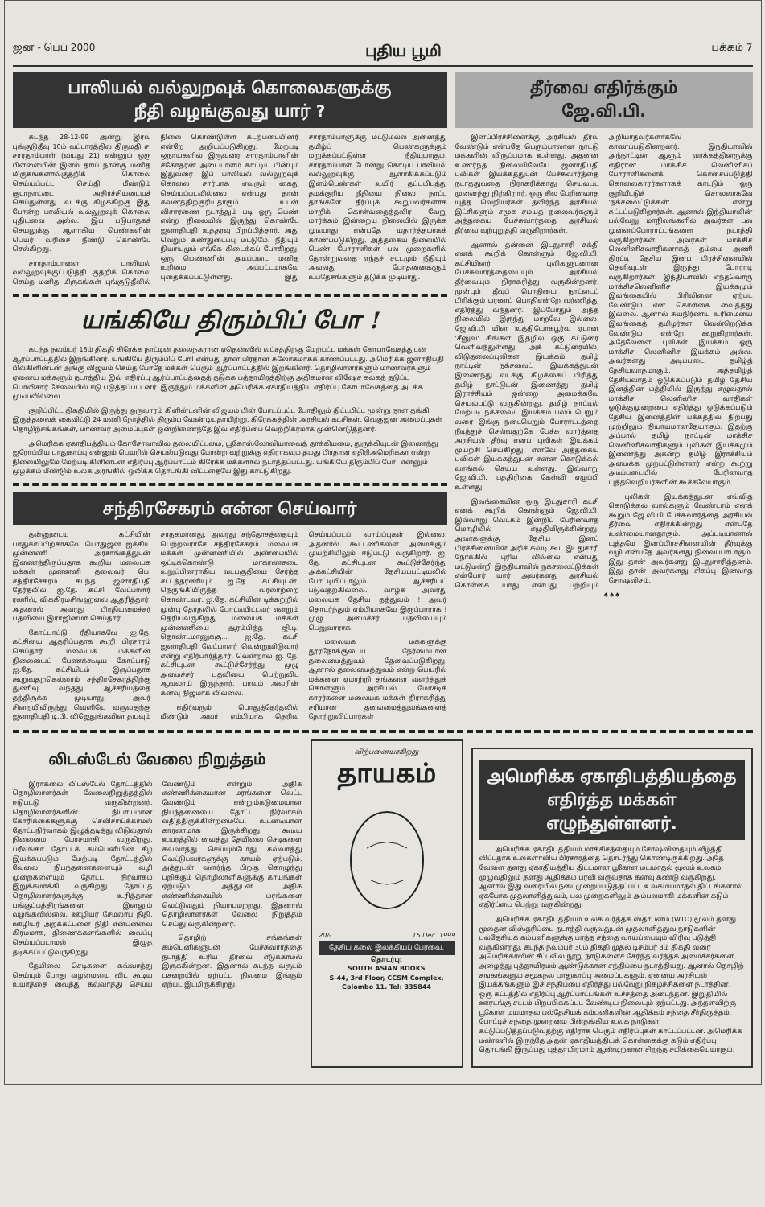ஜன - பெப் 2000 புதிய பூமி பக்கம் 7
பாலியல் வல்லுறவுக் கொலைகளுக்கு
நீதி வழங்குவது யார் ?
கடந்த 28-12-99 அன்று இரவு புங்குடுதீவு 10ம் வட்டாரத்தில திருமதி ச. சாரதாம்பாள் (வயது 21) என்னும் ஒரு பிள்ளையின் இளம் தாய் நான்கு மனித மிருகங்களால்குதறிக் கொலை செய்யப்பட்ட செய்தி மீண்டும் குடாநாட்டை அதிர்ச்சியடையச் செய்துள்ளது. வடக்கு கிழக்கிற்கு இது போன்ற பாலியல் வல்லுறவுக் கொலை புதியவை அல்ல. இப் படுபாதகச் செயலுக்கு ஆளாகிய பெண்களின் பெயர் வரிசை நீண்டு கொண்டே செல்கிறது.
சாரதாம்பாளை பாலியல் வல்லுறவுக்குட்படுத்தி குதறிக் கொலை செய்த மனித மிருகங்கள் புங்குடுதீவில் நிலை கொண்டுள்ள கடற்படையினர் என்றே அறியப்படுகிறது. மேற்படி ஒநாய்களில் இருவரை சாரதாம்பாளின் சகோதரன் அடையாளம் காட்டிய பின்பும் இதுவரை இப் பாலியல் வல்லுறவுக் கொலை சார்பாக எவரும் கைது செய்யப்படவில்லை என்பது தான் கவனத்திற்குரியதாகும். உடன் விசாரணை நடாத்தும் படி ஒரு பெண் என்ற நிலையில் இருந்து கொண்டே ஜனாதிபதி உத்தரவு பிறப்பித்தார். அது வெறும் கண்துடைப்பு மட்டுமே. நீதியும் நியாயமும் எங்கே கிடைக்கப் போகிறது. ஒரு பெண்ணின் அடிப்படை மனித உரிமை அப்பட்டமாகவே புதைக்கப்பட்டுள்ளது. இது சாரதாம்பாளுக்கு மட்டுமல்ல அனைத்து தமிழ்ப் பெண்களுக்கும் மறுக்கப்பட்டுள்ள நீதியுமாகும். சாரதாம்பாள் போன்று கொடிய பாலியல் வல்லுறவுக்கு ஆளாகிக்கப்படும் இளம்பெண்கள் உயிர் தப்புமிடத்து தமக்குரிய நீதியை நிலை நாட்ட தாங்களே தீர்ப்புக் கூறுபவர்களாக மாறிக் கொள்வதைத்தவிர வேறு மார்க்கம் இன்றைய நிலையில் இருக்க முடியாது என்பதே யதார்த்தமாகக் காணப்படுகிறது. அத்தகைய நிலையில் பெண் போராளிகள் பல முறைகளில் தோன்றுவதை எந்தச் சட்டமும் நீதியும் அல்லது போதனைகளும் உபதேசங்களும் தடுக்க முடியாது.
யங்கியே திரும்பிப் போ !
கடந்த நவம்பர் 18ம் திகதி கிரேக்க நாட்டின் தலைநகரான ஏதென்ஸில் லட்சத்திற்கு மேற்பட்ட மக்கள் கோபாவேசத்துடன் ஆர்ப்பாட்டத்தில் இறங்கினர். யங்கியே திரும்பிப் போ! என்பது தான் பிரதான சுலோகமாகக் காணப்பட்டது. அமெரிக்க ஜனாதிபதி பில்கிளின்டன் அங்கு விஜயம் செய்த போதே மக்கள் பெரும் ஆர்ப்பாட்டத்தில் இறங்கினர். தொழிலாளர்களும் மாணவர்களும் ஏனைய மக்களும் நடாத்திய இவ் எதிர்ப்பு ஆர்ப்பாட்டத்தைத் தடுக்க பத்தாயிரத்திற்கு அதிகமான விஷேச கலகத் தடுப்பு பொலிசார் சேவையில் ஈடு படுத்தப்பட்டனர். இருந்தும் மக்களின் அமெரிக்க ஏகாதியத்திய எதிர்ப்பு கோபாவேசத்தை அடக்க முடியவில்லை.
குறிப்பிட்ட திகதியில் இருந்து ஒருவாரம் கிளின்டனின் விஜயம் பின் போடப்பட்ட போதிலும் திட்டமிட்ட மூன்று நாள் தங்கி இருத்தலைக் கைவிட்டு 24 மணி நேரத்தில் திரும்ப வேண்டியதாயிற்று. கிரேக்கத்தின் அரசியல் கட்சிகள், வெகுஜன அமைப்புகள் தொழிற்சங்கங்கள், மாணவர் அமைப்புகள் ஒன்றிணைந்தே இவ் எதிர்ப்பை வெற்றிகரமாக முன்னெடுத்தனர்.
அமெரிக்க ஏகாதிபத்தியம் கோசோவாவில் தலையிட்டமை, யூகோஸ்லோவியாவைத் தாக்கியமை, துருக்கியுடன் இணைந்து ஐரோப்பிய பாதுகாப்பு என்னும் பெயரில் செயல்படுவது போன்ற வற்றுக்கு எதிராகவும் தமது பிரதான எதிரிஅமெரிக்கா என்ற நிலையிலுமே மேற்படி கிளின்டன் எதிர்ப்பு ஆர்ப்பாட்டம் கிரேக்க மக்களால் நடாத்தப்பட்டது. யங்கியே திரும்பிப் போ! என்னும் முழக்கம் மீண்டும் உலக அரங்கில் ஒலிக்க தொடங்கி விட்டதையே இது காட்டுகிறது.
சந்திரசேகரம் என்ன செய்வார்
தன்னுடைய கட்சியின் பாதுகாப்பிற்காகவே பொதுஜன ஐக்கிய முன்னணி அரசாங்கத்துடன் இணைந்திருப்பதாக கூறிய மலையக மக்கள் முன்னனி தலைவர் பெ. சந்திரசேகரம் கடந்த ஜனாதிபதி தேர்தலில் ஐ.தே. கட்சி வேட்பாளர் ரணில், விக்கிரமசிங்ஹவை ஆதரித்தார். அதனால் அவரது பிரதியமைச்சர் பதவியை இராஜினமா செய்தார்.
கோட்பாட்டு ரீதியாகவே ஐ.தே. கட்சியை ஆதரிப்பதாக கூறி பிரசாரம் செய்தார். மலையக மக்களின் நிலையைப் பேணக்கூடிய கோட்பாடு ஐ.தே. கட்சியிடம் இருப்பதாக கூறுவதற்கெல்லாம் சந்திரசேகரத்திற்கு துணிவு வந்தது ஆச்சரியத்தை தந்திருக்க முடியாது. அவர் சிறையிலிருந்து வெளியே வருவதற்கு ஜனாதிபதி டி.பி. விஜேதுங்கவின் தயவும் சாதகமானது. அவரது சந்தோசத்தையும் பெற்றவராசே சந்திரசேகரம். மலையக மக்கள் முன்னணியில் அண்மையில் ஒட்டிக்கொண்டு மாகாணசபை உறுப்பினராகிய வடபகுதியை சேர்ந்த சட்டத்தரணியும் ஐ.தே. கட்சியுடன். நெருங்கியிருந்த வரலாற்றை கொண்டவர். ஐ.தே. கட்சியின் டிக்கற்றில் முன்பு தேர்தலில் போட்டியிட்டவர் என்றும் தெரியவருகிறது. மலையக மக்கள் முன்னணியை ஆரம்பித்த ஜி.டி. தொண்டமானுக்கு... ஐ.தே. கட்சி ஜனாதிபதி வேட்பாளர் வென்றுவிடுவார் என்று எதிர்பார்த்தார். வென்றால் ஐ. தே. கட்சியுடன் கூட்டுச்சேர்ந்து முழு அமைச்சர் பதவியை பெற்றுவிட ஆவலாய் இருந்தார். பாவம் அவரின் கனவு நிஜமாக வில்லை.
எதிர்வரும் பொதுத்தேர்தலில் மீண்டும் அவர் எம்பியாக தெரிவு செய்யப்படப் வாய்ப்புகள் இல்லை. அதனால் கூட்டணிகளை அமைக்கும் முயற்சியிலும் ஈடுபட்டு வருகிறார். ஐ. தே. கட்சியுடன் கூட்டுச்சேர்ந்து அக்கட்சியின் தேசியப்பட்டியலில் போட்டியிட்டாலும் ஆச்சரியப் படுவதற்கில்லை. வாழ்க அவரது மலையக தேசிய தத்துவம் ! அவர் தொடர்ந்தும் எம்பியாகவே இருப்பாராக ! முழு அமைச்சர் பதவியையும் பெறுவாராக.
மலையக மக்களுக்கு தூரநோக்குடைய நேர்மையான தலைமைத்துவம் தேவைப்படுகிறது. ஆனால் தலைமைத்துவம் என்ற பெயரில் மக்களை ஏமாற்றி தங்களை வளர்த்துக் கொள்ளும் அரசியல் மோசடிக் காரர்களை மலையக மக்கள் நிராகரித்து சரியான தலைமைத்துவங்களைத் தோற்றுவிப்பார்கள்
தீர்வை எதிர்க்கும்
ஜே.வி.பி.
இனப்பிரச்சினைக்கு அரசியல் தீர்வு வேண்டும் என்பதே பெரும்பாலான நாட்டு மக்களின் விருப்பமாக உள்ளது. அதனை உணர்ந்த நிலையிலேயே ஜனாதிபதி புலிகள் இயக்கத்துடன் பேச்சுவார்த்தை நடாத்துவதை நிராகரிக்காது செயல்பட முனைந்து நிற்கிறார். ஒரு சில பேரினவாத யுத்த வெறியர்கள் தவிர்ந்த அரசியல் இட்சிகளும் சமூக சமயத் தலைவர்களும் அத்தகைய பேச்சுவார்த்தை அரசியல் தீர்வை வற்புறுத்தி வருகிறார்கள்.
ஆனால் தன்னை இடதுசாரி சக்தி எனக் கூறிக் கொள்ளும் ஜே.வி.பி. கட்சியினர் புலிகளுடனான பேச்சுவார்த்தையையும் அரசியல் தீர்வையும் நிராகரித்து வருகின்றனர். முன்பும் தீவுப் பொதியை நாட்டைப் பிரிக்கும் மரணப் பொதிஎன்றே வர்ணித்து எதிர்த்து வந்தனர். இப்போதும் அந்த நிலையில் இருந்து மாறவே இல்லை. ஜே.வி.பி யின் உத்தியோகபூர்வ ஏடான 'சீனுவ' சிங்கள இதழில் ஒரு கட்டுரை வெளிவந்துள்ளது. அக் கட்டுரையில், விடுதலைப்புலிகள் இயக்கம் தமிழ் நாட்டின் நக்சலைட் இயக்கத்துடன் இணைந்து வடக்கு கிழக்கைப் பிரித்து தமிழ் நாட்டுடன் இணைத்து தமிழ் இராச்சியம் ஒன்றை அமைக்கவே செயல்பட்டு வருகின்றது. தமிழ் நாட்டில் மேற்படி நக்சலைட் இயக்கம் பலம் பெறும் வரை இங்கு நடைபெறும் போராட்டத்தை நீடித்துச் செல்வதற்கே பேச்சு வார்த்தை அரசியல் தீர்வு எனப் புலிகள் இயக்கம் முயற்சி செய்கிறது. எனவே அத்தகைய புலிகள் இயக்கத்துடன் என்ன கொடுக்கல் வாங்கல் செய்ய உள்ளது. இவ்வாறு ஜே.வி.பி. பத்திரிகை கேள்வி எழுப்பி உள்ளது.
இலங்கையின் ஒரு இடதுசாரி கட்சி எனக் கூறிக் கொள்ளும் ஜே.வி.பி. இவ்வாறு வெட்கம் இன்றிப் பேரினவாத மொழியில் எழுதியிருக்கின்றது. அவர்களுக்கு தேசிய இனப் பிரச்சினையின் அரிச் சுவடி கூட இடதுசாரி நோக்கில் புரிய வில்லை என்பது மட்டுமன்றி இந்தியாவில் நக்சலைட்டுக்கள் என்போர் யார் அவர்களது அரசியல் கொள்கை யாது என்பது பற்றியும் அறியாதவர்களாகவே காணப்படுகின்றனர். இந்தியாவில் அந்நாட்டின் ஆளும் வர்க்கத்தினருக்கு எதிரான மாக்சிச லெனினிசப் போராளிகளைக் கொசைப்படுத்தி கொலைகாரர்களாகக் காட்டும் ஒரு குறியீட்டுச் சொலலாகவே 'நக்சலைட்டுக்கள்' என்று சுட்டப்படுகிறார்கள். ஆனால் இந்தியாவின் பல்வேறு மாநிலங்களில் அவர்கள் பல முனைப்போராட்டங்களை நடாத்தி வருகிறார்கள். அவர்கள் மாக்சிச லெனினிசவாதிகளாகத் தம்மை அணி திரட்டி தேசிய இனப் பிரச்சினையில் தெளிவுடன் இருந்து போராடி வருகிறார்கள். இந்தியாவில் எந்தவொரு மாக்சிசலெனினிச இயக்கமும் இலங்கையில் பிரிவினை ஏற்பட வேண்டும் என கொள்கை வைத்தது இல்லை. ஆனால் சுயநிர்ணய உரிமையை இலங்கைத் தமிழர்கள் வென்றெடுக்க வேண்டும் என்றே கூறுகிறார்கள். அதேவேளை புலிகள் இயக்கம் ஒரு மாக்சிச லெனினிச இயக்கம் அல்ல. அவர்களது அடிப்படை தமிழ்த் தேசியவாதமாகும். அத்தமிழ்த் தேசியவாதம் ஒடுக்கப்படும் தமிழ் தேசிய இனத்தின் மத்தியில் இருந்து எழுவதால் மாக்சிச லெனினிச வாதிகள் ஒடுக்குமுறையை எதிர்த்து ஒடுக்கப்படும் தேசிய இனைத்தின் பக்கத்தில் நிற்பது முற்றிலும் நியாயமானதேயாகும். இதற்கு அப்பால் தமிழ் நாட்டின் மாக்சிச லெனினிசவாதிகளும் புலிகள் இயக்கமும் இணைந்து அகன்ற தமிழ் இராச்சியம் அமைக்க முற்பட்டுள்ளனர் என்ற கூற்று அடிப்படையில் பேரினவாத யுத்தவெறியர்களின் கூச்சலேயாகும்.
புலிகள் இயக்கத்துடன் எவ்வித கொடுக்கல் வால்களும் வேண்டாம் எனக் கூறும் ஜே.வி.பி பேச்சுவார்த்தை அரசியல் தீர்வை எதிர்க்கின்றது என்பதே உண்மையானதாகும். அப்படியானால் யுத்தமே இனப்பிரச்சினையின் தீர்வுக்கு வழி என்பதே அவர்களது நிலைப்பாடாகும். இது தான் அவர்களது இடதுசாரித்தனம். இது தான் அவர்களது சிகப்பு இனவாத சோஷலிசம்.
♠♠♠
லிடஸ்டேல் வேலை நிறுத்தம்
இராகலை லிடஸ்டேல் தோட்டத்தில் தொழிலாளர்கள் வேலைநிறுத்தத்தில் ஈடுபட்டு வருகின்றனர். தொழிலாளர்களின் நியாயமான கோரிக்கைகளுக்கு செவிசாய்க்காமல் தோட்டநிர்வாகம் இழுத்தடித்து விடுவதால் நிலைமை மோசமாகி வருகிறது. ப்ரீலங்கா தோட்டக் கம்பெனியின் கீழ் இயக்கப்படும் மேற்படி தோட்டத்தில் வேலை நிபந்தனைகளையும் வழி முறைகளையும் தோட்ட நிர்வாகம் இறுக்கமாக்கி வருகிறது. தோட்டத் தொழிலாளர்களுக்கு உரித்தான பங்குப்பத்திரங்களை இன்னும் வழங்கவில்லை. ஊழியர் சேமலாப நிதி, ஊழியர் அறக்கட்டளை நிதி என்பனவை கிரமமாக, திணைக்களங்களில் வைப்பு செய்யப்படாமல் இழுத் தடிக்கப்பட்டுவருகிறது.
தேயிலை செடிகளை கவ்வாத்து செய்யும் போது வழமையை விட கூடிய உயரத்தை வைத்து கவ்வாத்து செய்ய வேண்டும் என்றும் அதிக எண்ணிக்கையான மரங்களை வெட்ட வேண்டும் என்றும்கடுமையான நிபந்தனையை தோட்ட நிர்வாகம் வதித்திருக்கின்றமையே. உடனடியான காரணமாக இருக்கிறது. கூடிய உயரத்தில் வைத்து தேயிலை செடிகளை கவ்வாத்து செய்யும்போது கவ்வாத்து வெட்டுபவர்களுக்கு காயம் ஏற்படும். அத்துடன் வளர்ந்த பிறகு கொழுந்து பறிக்கும் தொழிலாளிகளுக்கு காயங்கள் ஏற்படும். அத்துடன் அதிக எண்ணிக்கையில் மரங்களை வெட்டுவதும் நியாயமற்றது. இதனால் தொழிலாளர்கள் வேலை நிறுத்தம் செய்து வருகின்றனர்.
தொழிற் சங்கங்கள் கம்பெனிகளுடன் பேச்சுவார்த்தை நடாத்தி உரிய தீர்வை எடுக்காமல் இருக்கின்றன. இதனால் கடந்த வருடம் பசறையில் ஏற்பட்ட நிலமை இங்கும் ஏற்பட இடமிருக்கிறது.
விற்பனையாகிறது
தாயகம்
20/- 15 Dec. 1999
தேசிய கலை இலக்கியப் பேரவை.
தொடர்பு:
SOUTH ASIAN BOOKS
S-44, 3rd Floor, CCSM Complex,
Colombo 11. Tel: 335844
அமெரிக்க ஏகாதிபத்தியத்தை
எதிர்த்த மக்கள் எழுந்துள்ளனர்.
அமெரிக்க ஏகாதிபத்தியம் மாக்சிசத்தையும் சோஷலிதையும் வீழ்த்தி விட்டதாக உலகளாவிய பிரசாரத்தை தொடர்ந்து கொண்டிருக்கிறது. அதே வேளை தனது ஏகாதியத்திய திட்டமான பூகோள மயமாதல் மூலம் உலகம் முழுவதிலும் தனது ஆதிக்கம் பரவி வருவதாக கனவு கண்டு வருகிறது. ஆனால் இது வரையில் நடைமுறைப்படுத்தப்பட்ட உலகமயமாதல் திட்டங்களால் ஏகபோக முதலாளித்துவம், பல முறைகளிலும் அம்பலமாகி மக்களின் கடும் எதிர்ப்பை பெற்று வருகின்றது.
அமெரிக்க ஏகாதிபத்தியம் உலக வர்த்தக ஸ்தாபனம் (WTO) மூலம் தனது மூலதன விஸ்தரிப்பை நடாத்தி வருவதுடன் முதலாளித்துவ நாடுகளின் பல்தேசியக் கம்பனிகளுக்கு பரந்த சந்தை வாய்ப்பையும் விரிவு படுத்தி வருகின்றது. கடந்த நவம்பர் 30ம் திகதி முதல் டிசம்பர் 3ம் திகதி வரை அமெரிக்காவின் சீட்டலில் நூறு நாடுகளைச் சேர்ந்த வர்த்தக அமைச்சர்களை அழைத்து புத்தாயிரமம் ஆண்டுக்கான சந்திப்பை நடாத்தியது. ஆனால் தொழிற் சங்கங்களும் சமூகநல பாதுகாப்பு அமைப்புகளும், ஏனைய அரசியல் இயக்கங்களும் இச் சந்திப்பை எதிர்த்து பல்வேறு நிகழ்ச்சிகளை நடாத்தின. ஒரு கட்டத்தில் எதிர்ப்பு ஆர்ப்பாட்டங்கள் உச்சத்தை அடைந்தன. இறுதியில் ஊரடங்கு சட்டம் பிறப்பிக்கப்பட வேண்டிய நிலையும் ஏற்பட்டது. அந்தளவிற்கு பூகோள மயமாதல் பல்தேசியக் கம்பனிகளின் ஆதிக்கம் சந்தை சீர்திருத்தம், போட்டிச் சந்தை முறைமை பின்தங்கிய உலக நாடுகள் கட்டுப்படுத்தப்படுவதற்கு எதிராக பெரும் எதிர்ப்புகள் காட்டப்பட்டன. அமெரிக்க மண்ணில் இருந்தே அதன் ஏகாதியத்தியக் கொள்கைக்கு கடும் எதிர்ப்பு தொடங்கி இருப்பது புத்தாயிரமாம் ஆண்டிற்கான சிறந்த சமிக்கையேயாகும்.